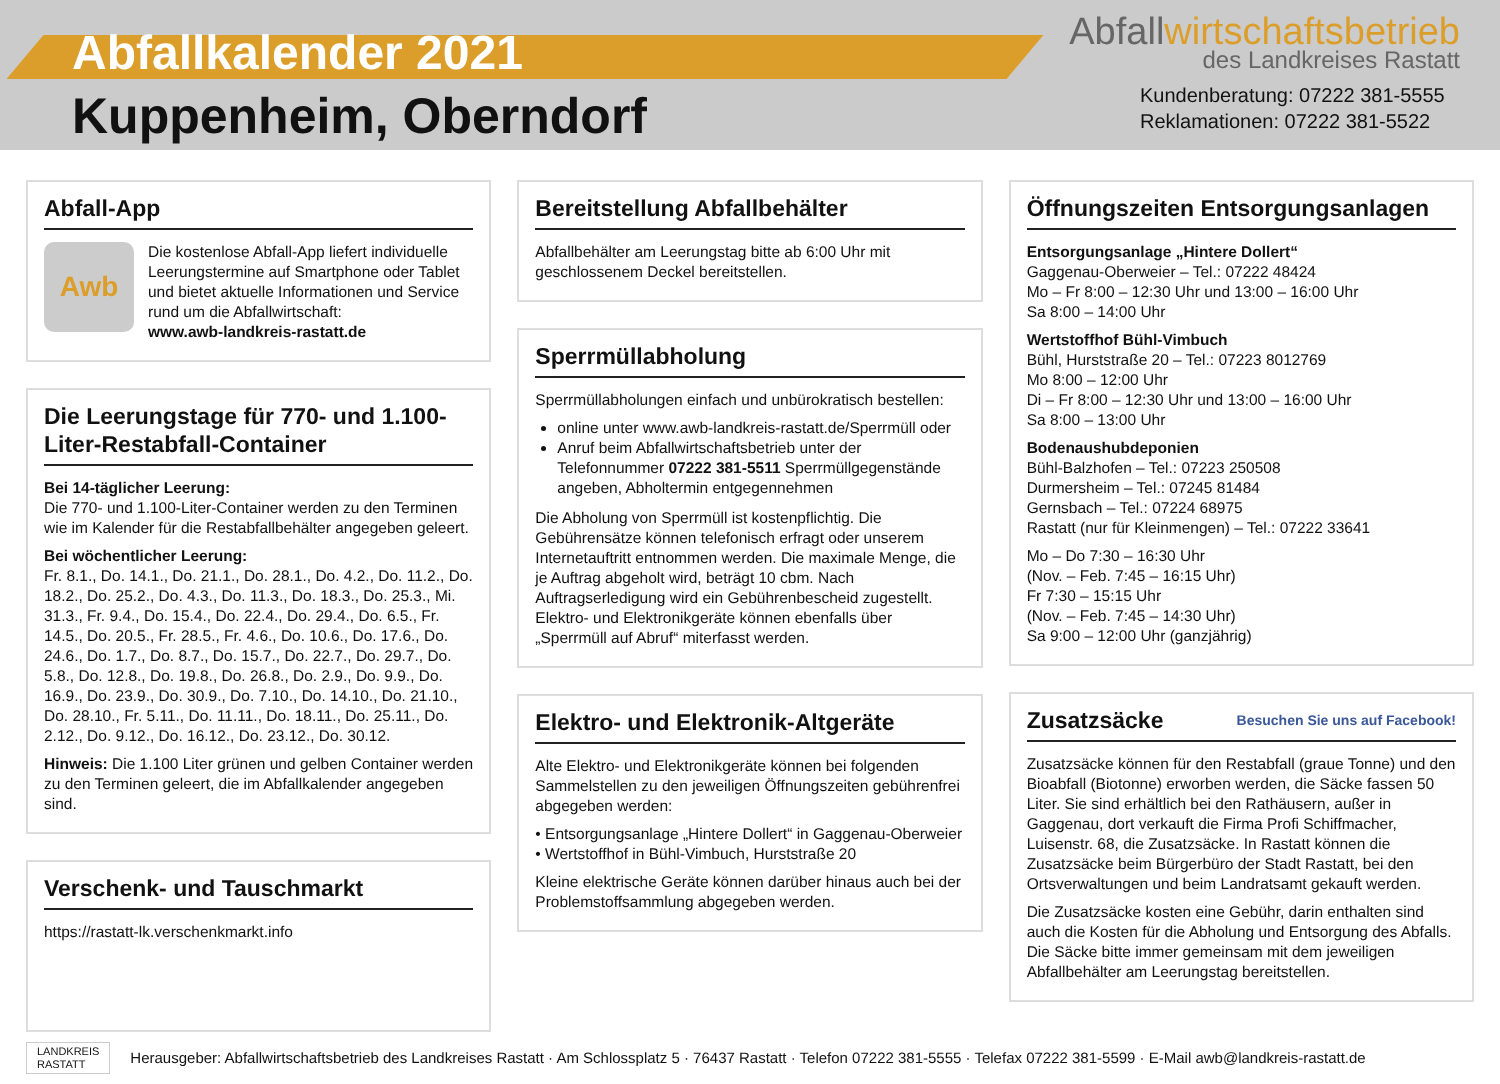Abfallkalender 2021
Kuppenheim, Oberndorf
Abfallwirtschaftsbetrieb
des Landkreises Rastatt
Kundenberatung: 07222 381-5555
Reklamationen: 07222 381-5522
Abfall-App
Awb
Die kostenlose Abfall-App liefert individuelle Leerungstermine auf Smartphone oder Tablet und bietet aktuelle Informationen und Service rund um die Abfallwirtschaft:
www.awb-landkreis-rastatt.de
Die Leerungstage für 770- und 1.100-Liter-Restabfall-Container
Bei 14-täglicher Leerung:
Die 770- und 1.100-Liter-Container werden zu den Terminen wie im Kalender für die Restabfallbehälter angegeben geleert.
Bei wöchentlicher Leerung:
Fr. 8.1., Do. 14.1., Do. 21.1., Do. 28.1., Do. 4.2., Do. 11.2., Do. 18.2., Do. 25.2., Do. 4.3., Do. 11.3., Do. 18.3., Do. 25.3., Mi. 31.3., Fr. 9.4., Do. 15.4., Do. 22.4., Do. 29.4., Do. 6.5., Fr. 14.5., Do. 20.5., Fr. 28.5., Fr. 4.6., Do. 10.6., Do. 17.6., Do. 24.6., Do. 1.7., Do. 8.7., Do. 15.7., Do. 22.7., Do. 29.7., Do. 5.8., Do. 12.8., Do. 19.8., Do. 26.8., Do. 2.9., Do. 9.9., Do. 16.9., Do. 23.9., Do. 30.9., Do. 7.10., Do. 14.10., Do. 21.10., Do. 28.10., Fr. 5.11., Do. 11.11., Do. 18.11., Do. 25.11., Do. 2.12., Do. 9.12., Do. 16.12., Do. 23.12., Do. 30.12.
Hinweis: Die 1.100 Liter grünen und gelben Container werden zu den Terminen geleert, die im Abfallkalender angegeben sind.
Verschenk- und Tauschmarkt
https://rastatt-lk.verschenkmarkt.info
Bereitstellung Abfallbehälter
Abfallbehälter am Leerungstag bitte ab 6:00 Uhr mit geschlossenem Deckel bereitstellen.
Sperrmüllabholung
Sperrmüllabholungen einfach und unbürokratisch bestellen:
online unter www.awb-landkreis-rastatt.de/Sperrmüll oder
Anruf beim Abfallwirtschaftsbetrieb unter der Telefonnummer 07222 381-5511 Sperrmüllgegenstände angeben, Abholtermin entgegennehmen
Die Abholung von Sperrmüll ist kostenpflichtig. Die Gebührensätze können telefonisch erfragt oder unserem Internetauftritt entnommen werden. Die maximale Menge, die je Auftrag abgeholt wird, beträgt 10 cbm. Nach Auftragserledigung wird ein Gebührenbescheid zugestellt.
Elektro- und Elektronikgeräte können ebenfalls über „Sperrmüll auf Abruf“ miterfasst werden.
Elektro- und Elektronik-Altgeräte
Alte Elektro- und Elektronikgeräte können bei folgenden Sammelstellen zu den jeweiligen Öffnungszeiten gebührenfrei abgegeben werden:
• Entsorgungsanlage „Hintere Dollert“ in Gaggenau-Oberweier
• Wertstoffhof in Bühl-Vimbuch, Hurststraße 20
Kleine elektrische Geräte können darüber hinaus auch bei der Problemstoffsammlung abgegeben werden.
Öffnungszeiten Entsorgungsanlagen
Entsorgungsanlage „Hintere Dollert“
Gaggenau-Oberweier – Tel.: 07222 48424
Mo – Fr 8:00 – 12:30 Uhr und 13:00 – 16:00 Uhr
Sa 8:00 – 14:00 Uhr
Wertstoffhof Bühl-Vimbuch
Bühl, Hurststraße 20 – Tel.: 07223 8012769
Mo 8:00 – 12:00 Uhr
Di – Fr 8:00 – 12:30 Uhr und 13:00 – 16:00 Uhr
Sa 8:00 – 13:00 Uhr
Bodenaushubdeponien
Bühl-Balzhofen – Tel.: 07223 250508
Durmersheim – Tel.: 07245 81484
Gernsbach – Tel.: 07224 68975
Rastatt (nur für Kleinmengen) – Tel.: 07222 33641
Mo – Do 7:30 – 16:30 Uhr
(Nov. – Feb. 7:45 – 16:15 Uhr)
Fr 7:30 – 15:15 Uhr
(Nov. – Feb. 7:45 – 14:30 Uhr)
Sa 9:00 – 12:00 Uhr (ganzjährig)
Zusatzsäcke Besuchen Sie uns auf Facebook!
Zusatzsäcke können für den Restabfall (graue Tonne) und den Bioabfall (Biotonne) erworben werden, die Säcke fassen 50 Liter. Sie sind erhältlich bei den Rathäusern, außer in Gaggenau, dort verkauft die Firma Profi Schiffmacher, Luisenstr. 68, die Zusatzsäcke. In Rastatt können die Zusatzsäcke beim Bürgerbüro der Stadt Rastatt, bei den Ortsverwaltungen und beim Landratsamt gekauft werden.
Die Zusatzsäcke kosten eine Gebühr, darin enthalten sind auch die Kosten für die Abholung und Entsorgung des Abfalls. Die Säcke bitte immer gemeinsam mit dem jeweiligen Abfallbehälter am Leerungstag bereitstellen.
LANDKREIS
RASTATT
Herausgeber: Abfallwirtschaftsbetrieb des Landkreises Rastatt · Am Schlossplatz 5 · 76437 Rastatt · Telefon 07222 381-5555 · Telefax 07222 381-5599 · E-Mail awb@landkreis-rastatt.de